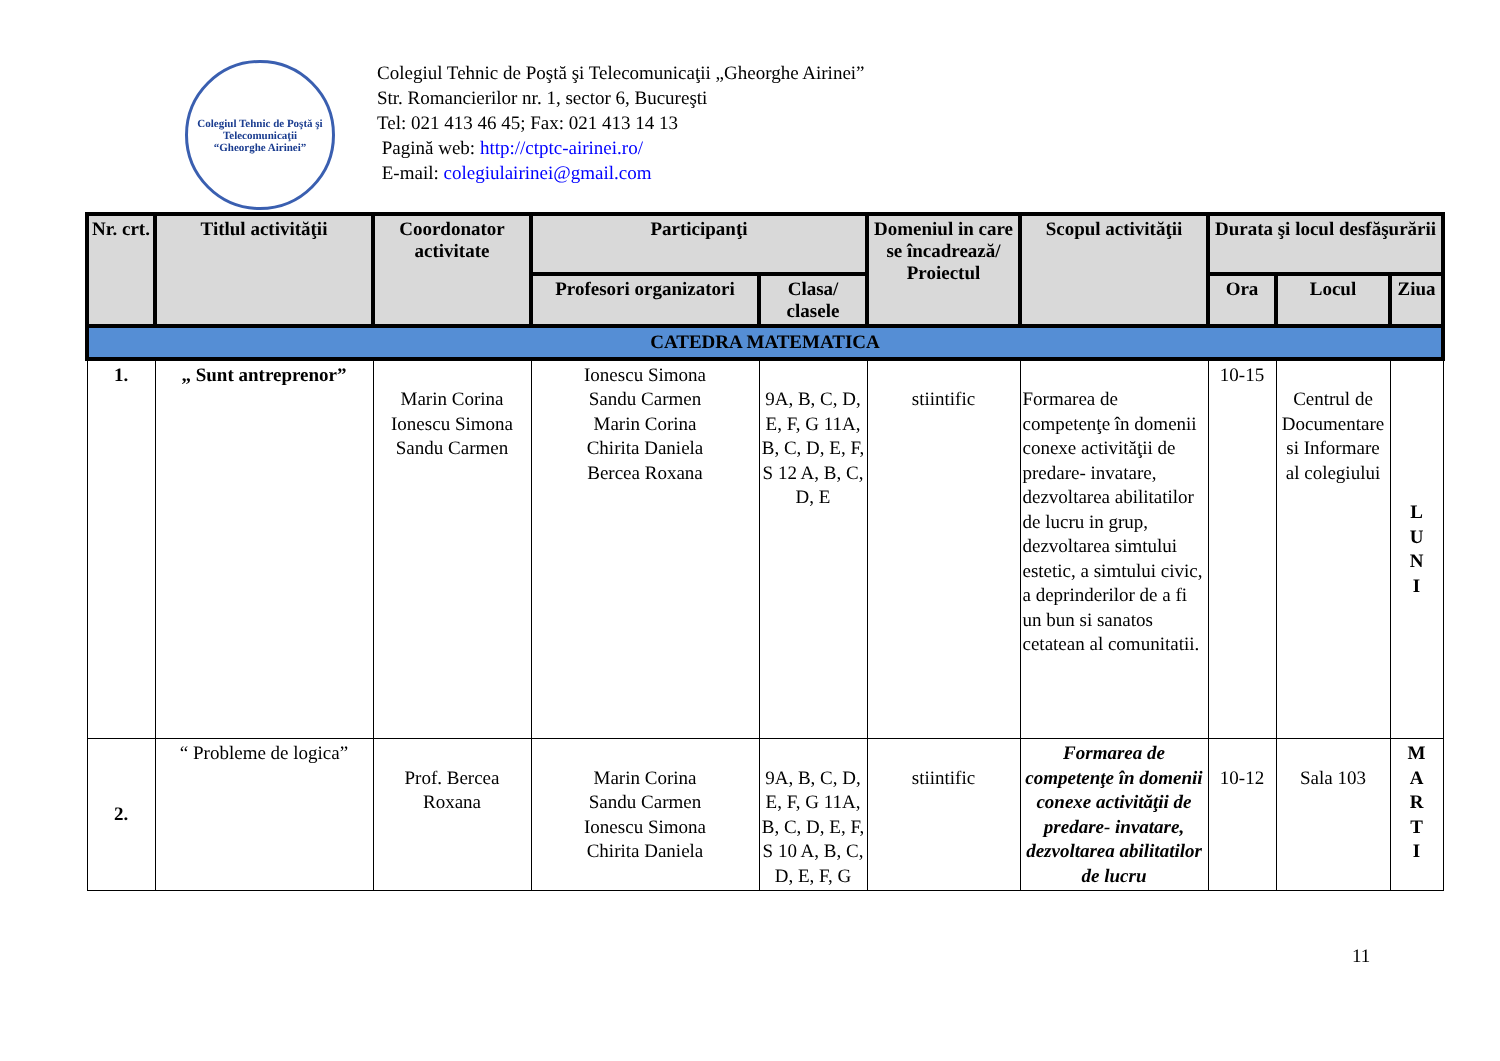Colegiul Tehnic de Poştă şi Telecomunicaţii
“Gheorghe Airinei”
Colegiul Tehnic de Poştă şi Telecomunicaţii „Gheorghe Airinei”
Str. Romancierilor nr. 1, sector 6, Bucureşti
Tel: 021 413 46 45; Fax: 021 413 14 13
Pagină web: http://ctptc-airinei.ro/
E-mail: colegiulairinei@gmail.com
| Nr. crt. | Titlul activităţii | Coordonator activitate | Participanţi | | Domeniul in care se încadrează/ Proiectul | Scopul activităţii | Durata şi locul desfăşurării | | |
| --- | --- | --- | --- | --- | --- | --- | --- | --- | --- |
| | | | Profesori organizatori | Clasa/ clasele | | | Ora | Locul | Ziua |
| CATEDRA MATEMATICA | | | | | | | | | |
| 1. | „ Sunt antreprenor” | Marin Corina Ionescu Simona Sandu Carmen | Ionescu Simona Sandu Carmen Marin Corina Chirita Daniela Bercea Roxana | 9A, B, C, D, E, F, G 11A, B, C, D, E, F, S 12 A, B, C, D, E | stiintific | Formarea de competenţe în domenii conexe activităţii de predare- invatare, dezvoltarea abilitatilor de lucru in grup, dezvoltarea simtului estetic, a simtului civic, a deprinderilor de a fi un bun si sanatos cetatean al comunitatii. | 10-15 | Centrul de Documentare si Informare al colegiului | L U N I |
| 2. | “ Probleme de logica” | Prof. Bercea Roxana | Marin Corina Sandu Carmen Ionescu Simona Chirita Daniela | 9A, B, C, D, E, F, G 11A, B, C, D, E, F, S 10 A, B, C, D, E, F, G | stiintific | Formarea de competenţe în domenii conexe activităţii de predare- invatare, dezvoltarea abilitatilor de lucru | 10-12 | Sala 103 | M A R T I |
11